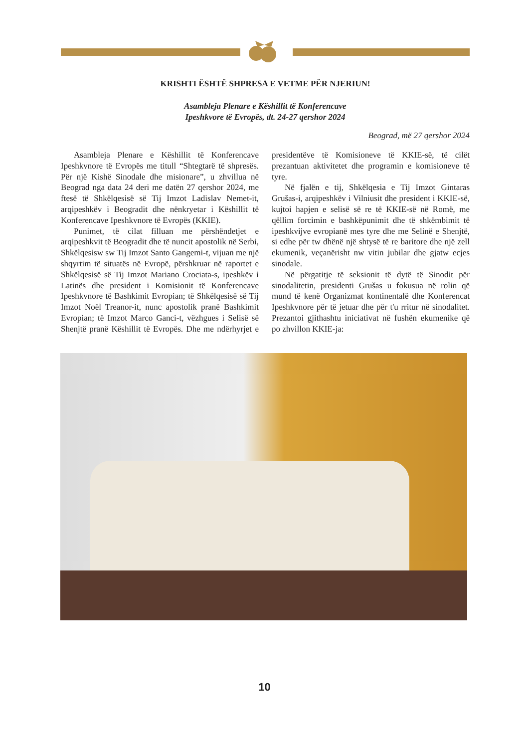KRISHTI ËSHTË SHPRESA E VETME PËR NJERIUN!
Asambleja Plenare e Këshillit të Konferencave
Ipeshkvore të Evropës, dt. 24-27 qershor 2024
Beograd, më 27 qershor 2024
Asambleja Plenare e Këshillit të Konferencave Ipeshkvnore të Evropës me titull “Shtegtarë të shpresës. Për një Kishë Sinodale dhe misionare”, u zhvillua në Beograd nga data 24 deri me datën 27 qershor 2024, me ftesë të Shkëlqesisë së Tij Imzot Ladislav Nemet-it, arqipeshkëv i Beogradit dhe nënkryetar i Këshillit të Konferencave Ipeshkvnore të Evropës (KKIE).
Punimet, të cilat filluan me përshëndetjet e arqipeshkvit të Beogradit dhe të nuncit apostolik në Serbi, Shkëlqesisw sw Tij Imzot Santo Gangemi-t, vijuan me një shqyrtim të situatës në Evropë, përshkruar në raportet e Shkëlqesisë së Tij Imzot Mariano Crociata-s, ipeshkëv i Latinës dhe president i Komisionit të Konferencave Ipeshkvnore të Bashkimit Evropian; të Shkëlqesisë së Tij Imzot Noël Treanor-it, nunc apostolik pranë Bashkimit Evropian; të Imzot Marco Ganci-t, vëzhgues i Selisë së Shenjtë pranë Këshillit të Evropës. Dhe me ndërhyrjet e presidentëve të Komisioneve të KKIE-së, të cilët prezantuan aktivitetet dhe programin e komisioneve të tyre.
Në fjalën e tij, Shkëlqesia e Tij Imzot Gintaras Grušas-i, arqipeshkëv i Vilniusit dhe president i KKIE-së, kujtoi hapjen e selisë së re të KKIE-së në Romë, me qëllim forcimin e bashkëpunimit dhe të shkëmbimit të ipeshkvijve evropianë mes tyre dhe me Selinë e Shenjtë, si edhe për tw dhënë një shtysë të re baritore dhe një zell ekumenik, veçanërisht nw vitin jubilar dhe gjatw ecjes sinodale.
Në përgatitje të seksionit të dytë të Sinodit për sinodalitetin, presidenti Grušas u fokusua në rolin që mund të kenë Organizmat kontinentalë dhe Konferencat Ipeshkvnore për të jetuar dhe për t'u rritur në sinodalitet. Prezantoi gjithashtu iniciativat në fushën ekumenike që po zhvillon KKIE-ja:
10